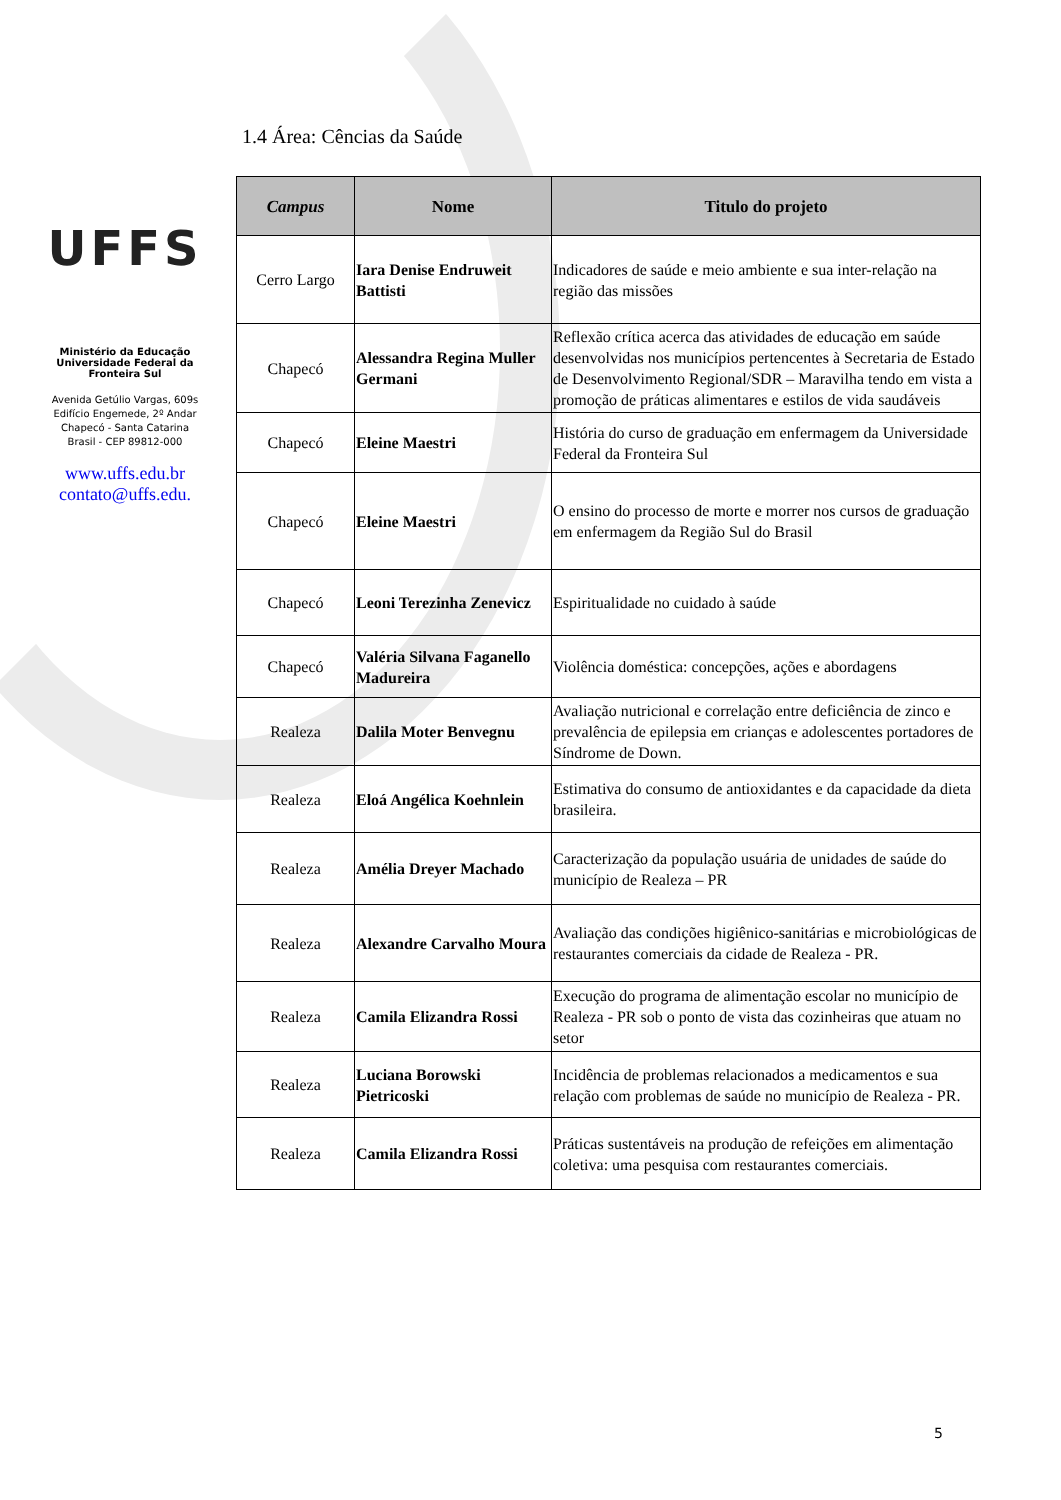UFFS
Ministério da Educação
Universidade Federal da Fronteira Sul
Avenida Getúlio Vargas, 609s
Edifício Engemede, 2º Andar
Chapecó - Santa Catarina
Brasil - CEP 89812-000
www.uffs.edu.br
contato@uffs.edu.
1.4 Área: Cências da Saúde
| Campus | Nome | Titulo do projeto |
| --- | --- | --- |
| Cerro Largo | Iara Denise Endruweit Battisti | Indicadores de saúde e meio ambiente e sua inter-relação na região das missões |
| Chapecó | Alessandra Regina Muller Germani | Reflexão crítica acerca das atividades de educação em saúde desenvolvidas nos municípios pertencentes à Secretaria de Estado de Desenvolvimento Regional/SDR – Maravilha tendo em vista a promoção de práticas alimentares e estilos de vida saudáveis |
| Chapecó | Eleine Maestri | História do curso de graduação em enfermagem da Universidade Federal da Fronteira Sul |
| Chapecó | Eleine Maestri | O ensino do processo de morte e morrer nos cursos de graduação em enfermagem da Região Sul do Brasil |
| Chapecó | Leoni Terezinha Zenevicz | Espiritualidade no cuidado à saúde |
| Chapecó | Valéria Silvana Faganello Madureira | Violência doméstica: concepções, ações e abordagens |
| Realeza | Dalila Moter Benvegnu | Avaliação nutricional e correlação entre deficiência de zinco e prevalência de epilepsia em crianças e adolescentes portadores de Síndrome de Down. |
| Realeza | Eloá Angélica Koehnlein | Estimativa do consumo de antioxidantes e da capacidade da dieta brasileira. |
| Realeza | Amélia Dreyer Machado | Caracterização da população usuária de unidades de saúde do município de Realeza – PR |
| Realeza | Alexandre Carvalho Moura | Avaliação das condições higiênico-sanitárias e microbiológicas de restaurantes comerciais da cidade de Realeza - PR. |
| Realeza | Camila Elizandra Rossi | Execução do programa de alimentação escolar no município de Realeza - PR sob o ponto de vista das cozinheiras que atuam no setor |
| Realeza | Luciana Borowski Pietricoski | Incidência de problemas relacionados a medicamentos e sua relação com problemas de saúde no município de Realeza - PR. |
| Realeza | Camila Elizandra Rossi | Práticas sustentáveis na produção de refeições em alimentação coletiva: uma pesquisa com restaurantes comerciais. |
5